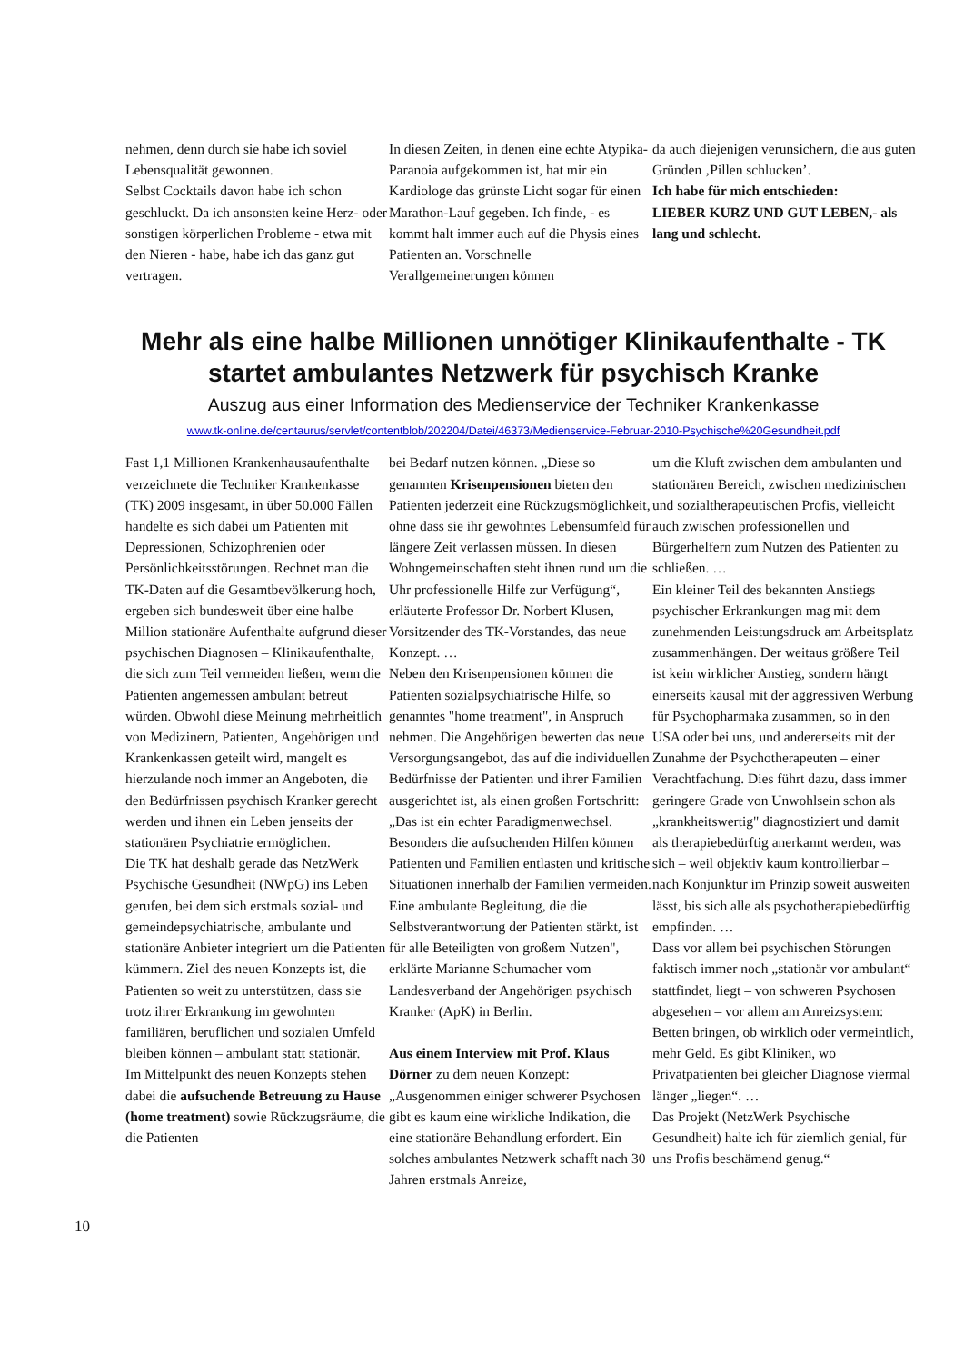nehmen, denn durch sie habe ich soviel Lebensqualität gewonnen.
Selbst Cocktails davon habe ich schon geschluckt. Da ich ansonsten keine Herz- oder sonstigen körperlichen Probleme - etwa mit den Nieren - habe, habe ich das ganz gut vertragen.
In diesen Zeiten, in denen eine echte Atypika-Paranoia aufgekommen ist, hat mir ein Kardiologe das grünste Licht sogar für einen Marathon-Lauf gegeben. Ich finde, - es kommt halt immer auch auf die Physis eines Patienten an. Vorschnelle Verallgemeinerungen können
da auch diejenigen verunsichern, die aus guten Gründen ‚Pillen schlucken’.
Ich habe für mich entschieden:
LIEBER KURZ UND GUT LEBEN,- als lang und schlecht.
Mehr als eine halbe Millionen unnötiger Klinikaufenthalte - TK startet ambulantes Netzwerk für psychisch Kranke
Auszug aus einer Information des Medienservice der Techniker Krankenkasse
www.tk-online.de/centaurus/servlet/contentblob/202204/Datei/46373/Medienservice-Februar-2010-Psychische%20Gesundheit.pdf
Fast 1,1 Millionen Krankenhausaufenthalte verzeichnete die Techniker Krankenkasse (TK) 2009 insgesamt, in über 50.000 Fällen handelte es sich dabei um Patienten mit Depressionen, Schizophrenien oder Persönlichkeitsstörungen. Rechnet man die TK-Daten auf die Gesamtbevölkerung hoch, ergeben sich bundesweit über eine halbe Million stationäre Aufenthalte aufgrund dieser psychischen Diagnosen – Klinikaufenthalte, die sich zum Teil vermeiden ließen, wenn die Patienten angemessen ambulant betreut würden. Obwohl diese Meinung mehrheitlich von Medizinern, Patienten, Angehörigen und Krankenkassen geteilt wird, mangelt es hierzulande noch immer an Angeboten, die den Bedürfnissen psychisch Kranker gerecht werden und ihnen ein Leben jenseits der stationären Psychiatrie ermöglichen.
Die TK hat deshalb gerade das NetzWerk Psychische Gesundheit (NWpG) ins Leben gerufen, bei dem sich erstmals sozial- und gemeindepsychiatrische, ambulante und stationäre Anbieter integriert um die Patienten kümmern. Ziel des neuen Konzepts ist, die Patienten so weit zu unterstützen, dass sie trotz ihrer Erkrankung im gewohnten familiären, beruflichen und sozialen Umfeld bleiben können – ambulant statt stationär.
Im Mittelpunkt des neuen Konzepts stehen dabei die aufsuchende Betreuung zu Hause (home treatment) sowie Rückzugsräume, die die Patienten
bei Bedarf nutzen können. „Diese so genannten Krisenpensionen bieten den Patienten jederzeit eine Rückzugsmöglichkeit, ohne dass sie ihr gewohntes Lebensumfeld für längere Zeit verlassen müssen. In diesen Wohngemeinschaften steht ihnen rund um die Uhr professionelle Hilfe zur Verfügung“, erläuterte Professor Dr. Norbert Klusen, Vorsitzender des TK-Vorstandes, das neue Konzept. …
Neben den Krisenpensionen können die Patienten sozialpsychiatrische Hilfe, so genanntes "home treatment", in Anspruch nehmen. Die Angehörigen bewerten das neue Versorgungsangebot, das auf die individuellen Bedürfnisse der Patienten und ihrer Familien ausgerichtet ist, als einen großen Fortschritt: „Das ist ein echter Paradigmenwechsel. Besonders die aufsuchenden Hilfen können Patienten und Familien entlasten und kritische Situationen innerhalb der Familien vermeiden. Eine ambulante Begleitung, die die Selbstverantwortung der Patienten stärkt, ist für alle Beteiligten von großem Nutzen", erklärte Marianne Schumacher vom Landesverband der Angehörigen psychisch Kranker (ApK) in Berlin.
Aus einem Interview mit Prof. Klaus Dörner zu dem neuen Konzept: „Ausgenommen einiger schwerer Psychosen gibt es kaum eine wirkliche Indikation, die eine stationäre Behandlung erfordert. Ein solches ambulantes Netzwerk schafft nach 30 Jahren erstmals Anreize,
um die Kluft zwischen dem ambulanten und stationären Bereich, zwischen medizinischen und sozialtherapeutischen Profis, vielleicht auch zwischen professionellen und Bürgerhelfern zum Nutzen des Patienten zu schließen. …
Ein kleiner Teil des bekannten Anstiegs psychischer Erkrankungen mag mit dem zunehmenden Leistungsdruck am Arbeitsplatz zusammenhängen. Der weitaus größere Teil ist kein wirklicher Anstieg, sondern hängt einerseits kausal mit der aggressiven Werbung für Psychopharmaka zusammen, so in den USA oder bei uns, und andererseits mit der Zunahme der Psychotherapeuten – einer Verachtfachung. Dies führt dazu, dass immer geringere Grade von Unwohlsein schon als „krankheitswertig" diagnostiziert und damit als therapiebedürftig anerkannt werden, was sich – weil objektiv kaum kontrollierbar – nach Konjunktur im Prinzip soweit ausweiten lässt, bis sich alle als psychotherapiebedürftig empfinden. …
Dass vor allem bei psychischen Störungen faktisch immer noch „stationär vor ambulant“ stattfindet, liegt – von schweren Psychosen abgesehen – vor allem am Anreizsystem: Betten bringen, ob wirklich oder vermeintlich, mehr Geld. Es gibt Kliniken, wo Privatpatienten bei gleicher Diagnose viermal länger „liegen“. …
Das Projekt (NetzWerk Psychische Gesundheit) halte ich für ziemlich genial, für uns Profis beschämend genug.“
10